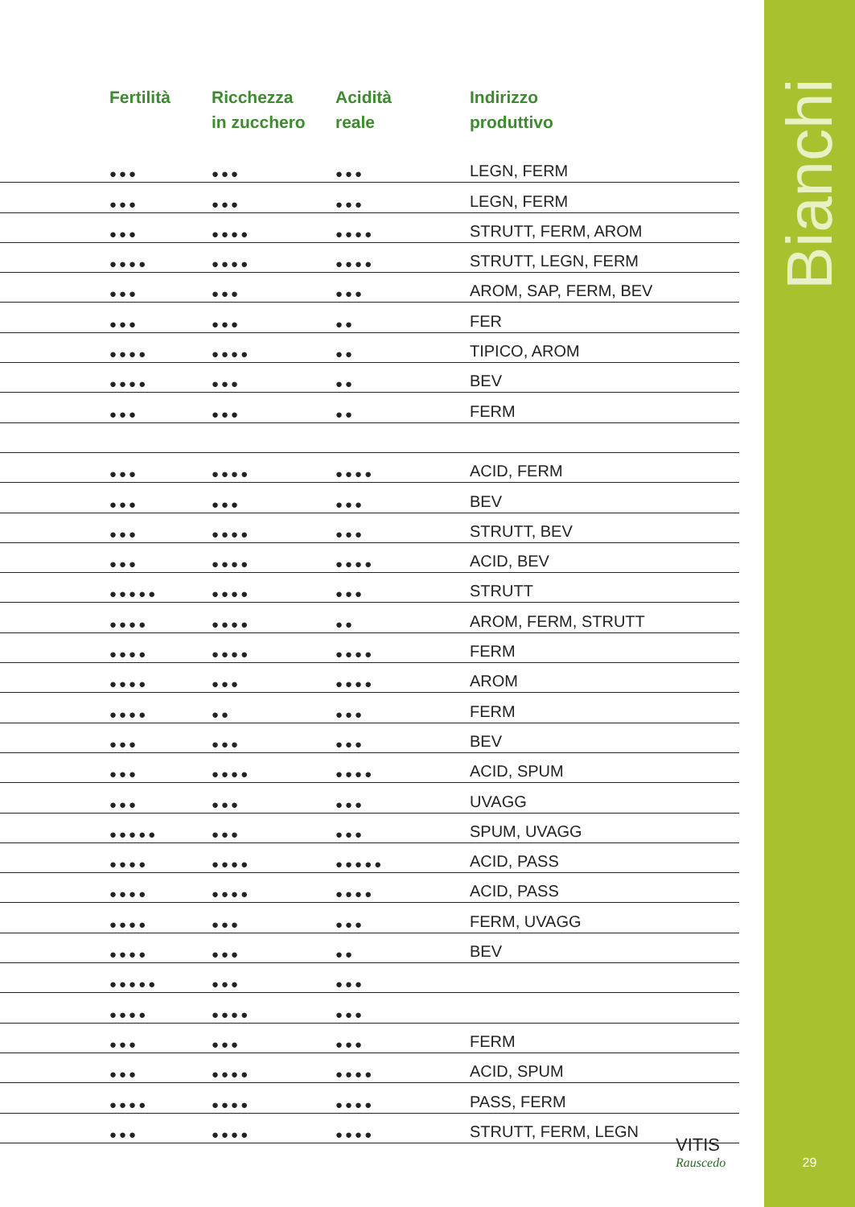Bianchi
29
| | Fertilità | Ricchezza in zucchero | Acidità reale | Indirizzo produttivo |
| --- | --- | --- | --- | --- |
| | ●●● | ●●● | ●●● | LEGN, FERM |
| | ●●● | ●●● | ●●● | LEGN, FERM |
| | ●●● | ●●●● | ●●●● | STRUTT, FERM, AROM |
| | ●●●● | ●●●● | ●●●● | STRUTT, LEGN, FERM |
| | ●●● | ●●● | ●●● | AROM, SAP, FERM, BEV |
| | ●●● | ●●● | ●● | FER |
| | ●●●● | ●●●● | ●● | TIPICO, AROM |
| | ●●●● | ●●● | ●● | BEV |
| | ●●● | ●●● | ●● | FERM |
| | ●●● | ●●●● | ●●●● | ACID, FERM |
| | ●●● | ●●● | ●●● | BEV |
| | ●●● | ●●●● | ●●● | STRUTT, BEV |
| | ●●● | ●●●● | ●●●● | ACID, BEV |
| | ●●●●● | ●●●● | ●●● | STRUTT |
| | ●●●● | ●●●● | ●● | AROM, FERM, STRUTT |
| | ●●●● | ●●●● | ●●●● | FERM |
| | ●●●● | ●●● | ●●●● | AROM |
| | ●●●● | ●● | ●●● | FERM |
| | ●●● | ●●● | ●●● | BEV |
| | ●●● | ●●●● | ●●●● | ACID, SPUM |
| | ●●● | ●●● | ●●● | UVAGG |
| | ●●●●● | ●●● | ●●● | SPUM, UVAGG |
| | ●●●● | ●●●● | ●●●●● | ACID, PASS |
| | ●●●● | ●●●● | ●●●● | ACID, PASS |
| | ●●●● | ●●● | ●●● | FERM, UVAGG |
| | ●●●● | ●●● | ●● | BEV |
| | ●●●●● | ●●● | ●●● | |
| | ●●●● | ●●●● | ●●● | |
| | ●●● | ●●● | ●●● | FERM |
| | ●●● | ●●●● | ●●●● | ACID, SPUM |
| | ●●●● | ●●●● | ●●●● | PASS, FERM |
| | ●●● | ●●●● | ●●●● | STRUTT, FERM, LEGN |
VITIS
Rauscedo